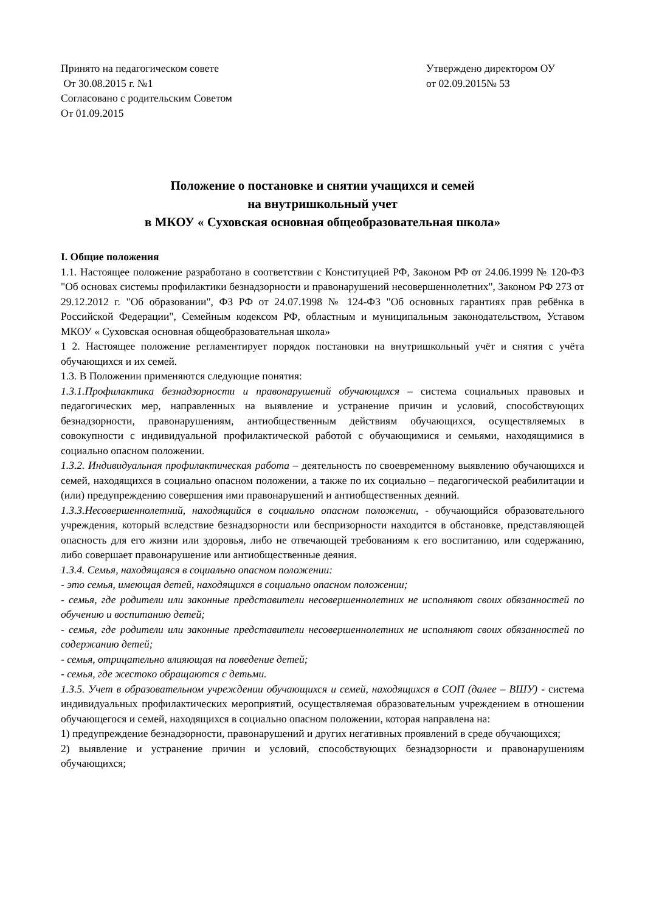Принято на педагогическом совете
От 30.08.2015 г. №1
Согласовано с родительским Советом
От 01.09.2015
Утверждено директором ОУ
от 02.09.2015№ 53
Положение о постановке и снятии учащихся и семей
на внутришкольный учет
в МКОУ « Суховская основная общеобразовательная школа»
I. Общие положения
1.1. Настоящее положение разработано в соответствии с Конституцией РФ, Законом РФ от 24.06.1999 № 120-ФЗ "Об основах системы профилактики безнадзорности и правонарушений несовершеннолетних", Законом РФ 273 от 29.12.2012 г. "Об образовании", ФЗ РФ от 24.07.1998 № 124-ФЗ "Об основных гарантиях прав ребёнка в Российской Федерации", Семейным кодексом РФ, областным и муниципальным законодательством, Уставом МКОУ « Суховская основная общеобразовательная школа»
1 2. Настоящее положение регламентирует порядок постановки на внутришкольный учёт и снятия с учёта обучающихся и их семей.
1.3. В Положении применяются следующие понятия:
1.3.1.Профилактика безнадзорности и правонарушений обучающихся – система социальных правовых и педагогических мер, направленных на выявление и устранение причин и условий, способствующих безнадзорности, правонарушениям, антиобщественным действиям обучающихся, осуществляемых в совокупности с индивидуальной профилактической работой с обучающимися и семьями, находящимися в социально опасном положении.
1.3.2. Индивидуальная профилактическая работа – деятельность по своевременному выявлению обучающихся и семей, находящихся в социально опасном положении, а также по их социально – педагогической реабилитации и (или) предупреждению совершения ими правонарушений и антиобщественных деяний.
1.3.3.Несовершеннолетний, находящийся в социально опасном положении, - обучающийся образовательного учреждения, который вследствие безнадзорности или беспризорности находится в обстановке, представляющей опасность для его жизни или здоровья, либо не отвечающей требованиям к его воспитанию, или содержанию, либо совершает правонарушение или антиобщественные деяния.
1.3.4. Семья, находящаяся в социально опасном положении:
- это семья, имеющая детей, находящихся в социально опасном положении;
- семья, где родители или законные представители несовершеннолетних не исполняют своих обязанностей по обучению и воспитанию детей;
- семья, где родители или законные представители несовершеннолетних не исполняют своих обязанностей по содержанию детей;
- семья, отрицательно влияющая на поведение детей;
- семья, где жестоко обращаются с детьми.
1.3.5. Учет в образовательном учреждении обучающихся и семей, находящихся в СОП (далее – ВШУ) - система индивидуальных профилактических мероприятий, осуществляемая образовательным учреждением в отношении обучающегося и семей, находящихся в социально опасном положении, которая направлена на:
1) предупреждение безнадзорности, правонарушений и других негативных проявлений в среде обучающихся;
2) выявление и устранение причин и условий, способствующих безнадзорности и правонарушениям обучающихся;